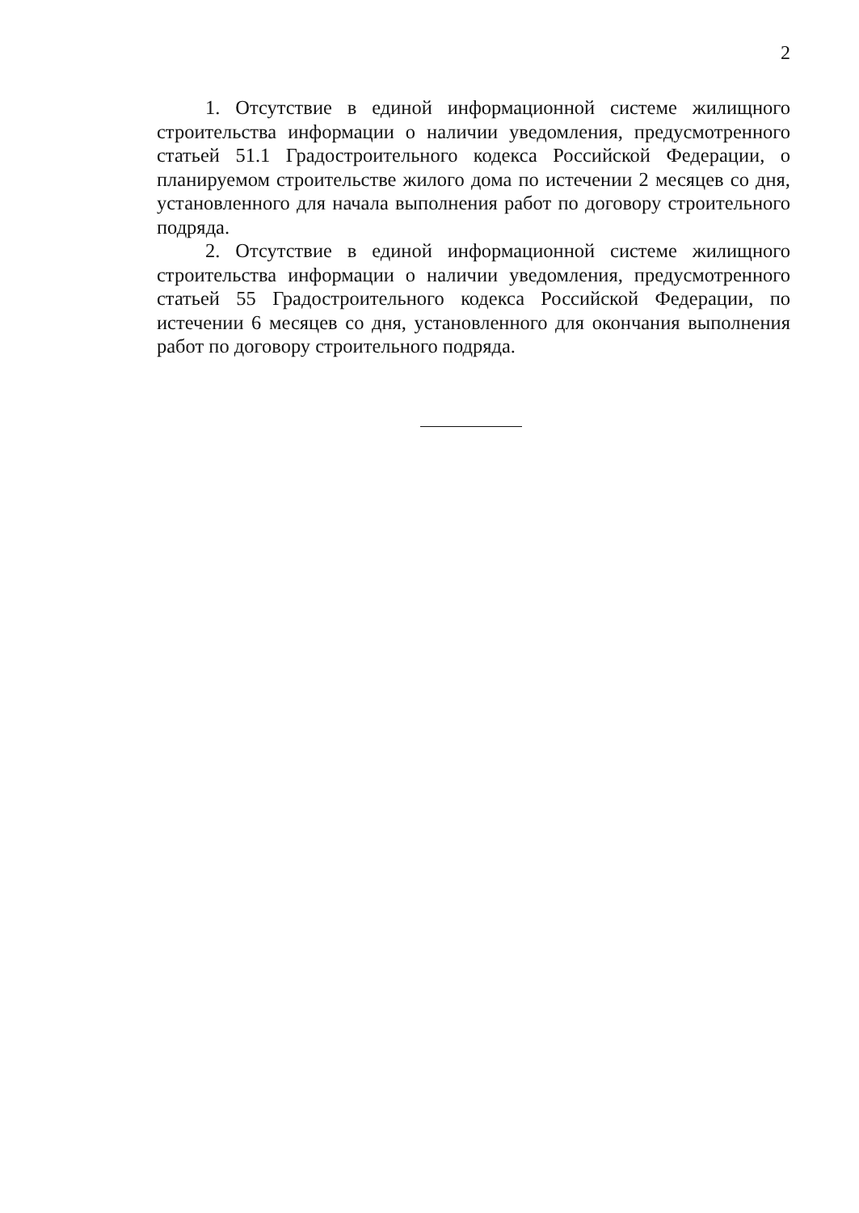2
1. Отсутствие в единой информационной системе жилищного строительства информации о наличии уведомления, предусмотренного статьей 51.1 Градостроительного кодекса Российской Федерации, о планируемом строительстве жилого дома по истечении 2 месяцев со дня, установленного для начала выполнения работ по договору строительного подряда.
2. Отсутствие в единой информационной системе жилищного строительства информации о наличии уведомления, предусмотренного статьей 55 Градостроительного кодекса Российской Федерации, по истечении 6 месяцев со дня, установленного для окончания выполнения работ по договору строительного подряда.